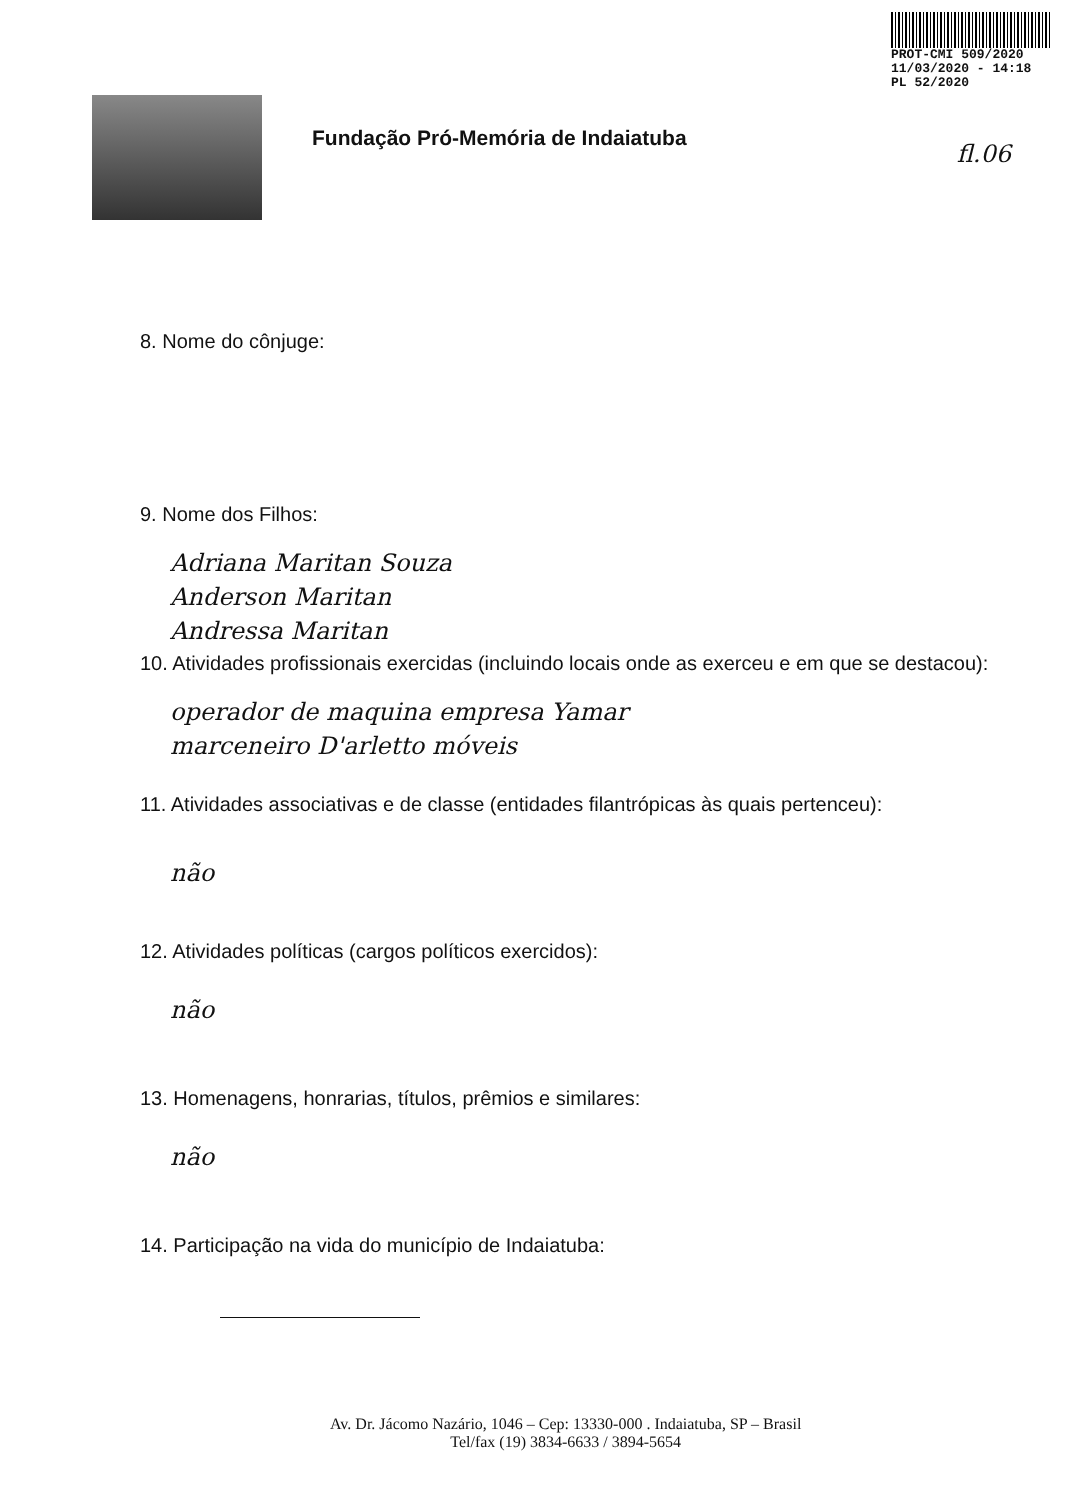PROT-CMI 509/2020
11/03/2020 - 14:18
PL 52/2020
Fundação Pró-Memória de Indaiatuba
fl.06
8. Nome do cônjuge:
9. Nome dos Filhos:
Adriana Maritan Souza
Anderson Maritan
Andressa Maritan
10. Atividades profissionais exercidas (incluindo locais onde as exerceu e em que se destacou):
operador de maquina empresa Yamar
marceneiro D'arletto móveis
11. Atividades associativas e de classe (entidades filantrópicas às quais pertenceu):
não
12. Atividades políticas (cargos políticos exercidos):
não
13. Homenagens, honrarias, títulos, prêmios e similares:
não
14. Participação na vida do município de Indaiatuba:
Av. Dr. Jácomo Nazário, 1046 – Cep: 13330-000 . Indaiatuba, SP – Brasil
Tel/fax (19) 3834-6633 / 3894-5654